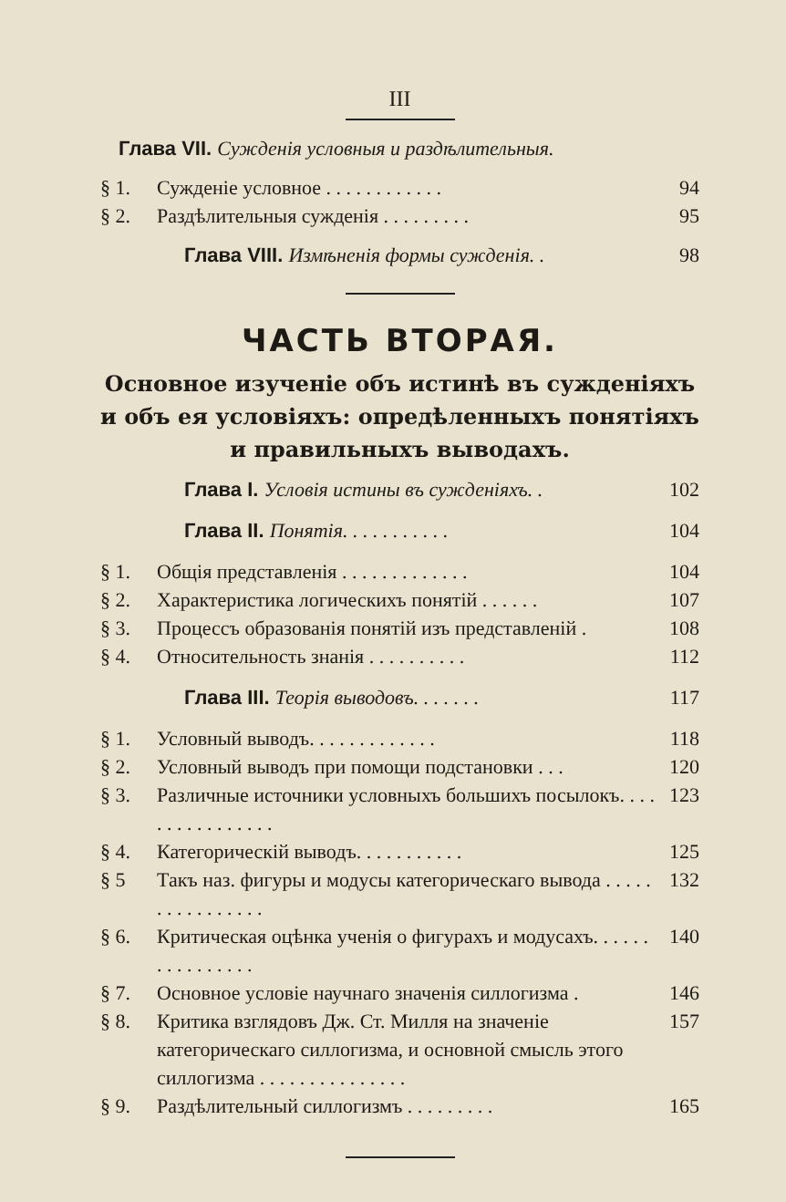III
Глава VII. Сужденія условныя и раздѣлительныя.
§ 1. Сужденіе условное . . . . . . . . . . . . 94
§ 2. Раздѣлительныя сужденія . . . . . . . . . 95
Глава VIII. Измѣненія формы сужденія. . 98
ЧАСТЬ ВТОРАЯ.
Основное изученіе объ истинѣ въ сужденіяхъ и объ ея условіяхъ: опредѣленныхъ понятіяхъ и правильныхъ выводахъ.
Глава I. Условія истины въ сужденіяхъ. . 102
Глава II. Понятія. . . . . . . . . . . 104
§ 1. Общія представленія . . . . . . . . . . . . . 104
§ 2. Характеристика логическихъ понятій . . . . . . 107
§ 3. Процессъ образованія понятій изъ представленій . 108
§ 4. Относительность знанія . . . . . . . . . . 112
Глава III. Теорія выводовъ. . . . . . . 117
§ 1. Условный выводъ. . . . . . . . . . . . . 118
§ 2. Условный выводъ при помощи подстановки . . . 120
§ 3. Различные источники условныхъ большихъ посылокъ. . . . . . . . . . . . . . . . 123
§ 4. Категорическій выводъ. . . . . . . . . . . 125
§ 5 Такъ наз. фигуры и модусы категорическаго вывода . . . . . . . . . . . . . . . . 132
§ 6. Критическая оцѣнка ученія о фигурахъ и модусахъ. . . . . . . . . . . . . . . . 140
§ 7. Основное условіе научнаго значенія силлогизма . 146
§ 8. Критика взглядовъ Дж. Ст. Милля на значеніе категорическаго силлогизма, и основной смысль этого силлогизма . . . . . . . . . . . . . . . 157
§ 9. Раздѣлительный силлогизмъ . . . . . . . . . 165